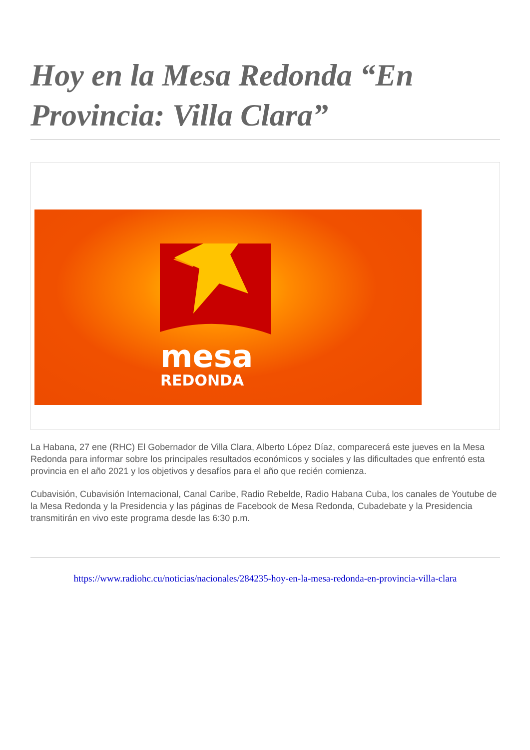Hoy en la Mesa Redonda “En Provincia: Villa Clara”
mesa
REDONDA
La Habana, 27 ene (RHC) El Gobernador de Villa Clara, Alberto López Díaz, comparecerá este jueves en la Mesa Redonda para informar sobre los principales resultados económicos y sociales y las dificultades que enfrentó esta provincia en el año 2021 y los objetivos y desafíos para el año que recién comienza.
Cubavisión, Cubavisión Internacional, Canal Caribe, Radio Rebelde, Radio Habana Cuba, los canales de Youtube de la Mesa Redonda y la Presidencia y las páginas de Facebook de Mesa Redonda, Cubadebate y la Presidencia transmitirán en vivo este programa desde las 6:30 p.m.
https://www.radiohc.cu/noticias/nacionales/284235-hoy-en-la-mesa-redonda-en-provincia-villa-clara